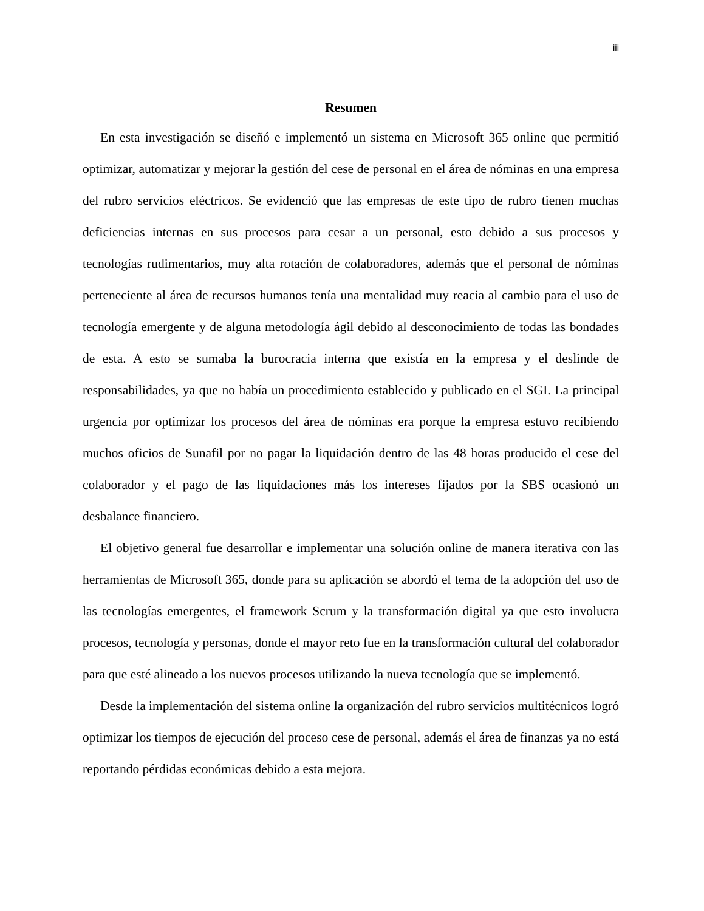iii
Resumen
En esta investigación se diseñó e implementó un sistema en Microsoft 365 online que permitió optimizar, automatizar y mejorar la gestión del cese de personal en el área de nóminas en una empresa del rubro servicios eléctricos. Se evidenció que las empresas de este tipo de rubro tienen muchas deficiencias internas en sus procesos para cesar a un personal, esto debido a sus procesos y tecnologías rudimentarios, muy alta rotación de colaboradores, además que el personal de nóminas perteneciente al área de recursos humanos tenía una mentalidad muy reacia al cambio para el uso de tecnología emergente y de alguna metodología ágil debido al desconocimiento de todas las bondades de esta. A esto se sumaba la burocracia interna que existía en la empresa y el deslinde de responsabilidades, ya que no había un procedimiento establecido y publicado en el SGI. La principal urgencia por optimizar los procesos del área de nóminas era porque la empresa estuvo recibiendo muchos oficios de Sunafil por no pagar la liquidación dentro de las 48 horas producido el cese del colaborador y el pago de las liquidaciones más los intereses fijados por la SBS ocasionó un desbalance financiero.
El objetivo general fue desarrollar e implementar una solución online de manera iterativa con las herramientas de Microsoft 365, donde para su aplicación se abordó el tema de la adopción del uso de las tecnologías emergentes, el framework Scrum y la transformación digital ya que esto involucra procesos, tecnología y personas, donde el mayor reto fue en la transformación cultural del colaborador para que esté alineado a los nuevos procesos utilizando la nueva tecnología que se implementó.
Desde la implementación del sistema online la organización del rubro servicios multitécnicos logró optimizar los tiempos de ejecución del proceso cese de personal, además el área de finanzas ya no está reportando pérdidas económicas debido a esta mejora.